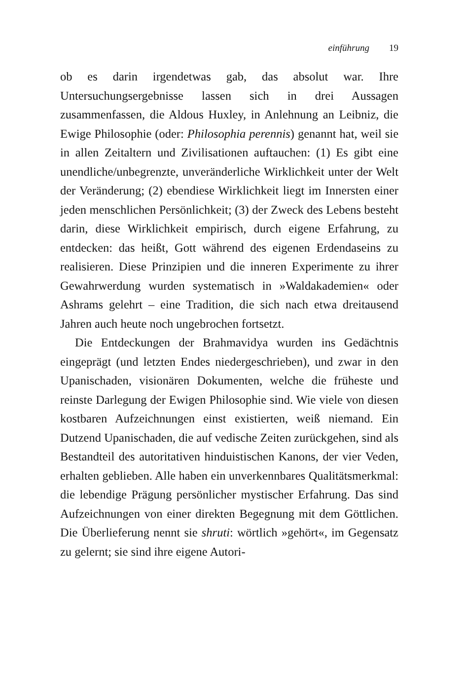einführung 19
ob es darin irgendetwas gab, das absolut war. Ihre Untersuchungsergebnisse lassen sich in drei Aussagen zusammenfassen, die Aldous Huxley, in Anlehnung an Leibniz, die Ewige Philosophie (oder: Philosophia perennis) genannt hat, weil sie in allen Zeitaltern und Zivilisationen auftauchen: (1) Es gibt eine unendliche/unbegrenzte, unveränderliche Wirklichkeit unter der Welt der Veränderung; (2) ebendiese Wirklichkeit liegt im Innersten einer jeden menschlichen Persönlichkeit; (3) der Zweck des Lebens besteht darin, diese Wirklichkeit empirisch, durch eigene Erfahrung, zu entdecken: das heißt, Gott während des eigenen Erdendaseins zu realisieren. Diese Prinzipien und die inneren Experimente zu ihrer Gewahrwerdung wurden systematisch in »Waldakademien« oder Ashrams gelehrt – eine Tradition, die sich nach etwa dreitausend Jahren auch heute noch ungebrochen fortsetzt.
Die Entdeckungen der Brahmavidya wurden ins Gedächtnis eingeprägt (und letzten Endes niedergeschrieben), und zwar in den Upanischaden, visionären Dokumenten, welche die früheste und reinste Darlegung der Ewigen Philosophie sind. Wie viele von diesen kostbaren Aufzeichnungen einst existierten, weiß niemand. Ein Dutzend Upanischaden, die auf vedische Zeiten zurückgehen, sind als Bestandteil des autoritativen hinduistischen Kanons, der vier Veden, erhalten geblieben. Alle haben ein unverkennbares Qualitätsmerkmal: die lebendige Prägung persönlicher mystischer Erfahrung. Das sind Aufzeichnungen von einer direkten Begegnung mit dem Göttlichen. Die Überlieferung nennt sie shruti: wörtlich »gehört«, im Gegensatz zu gelernt; sie sind ihre eigene Autori-